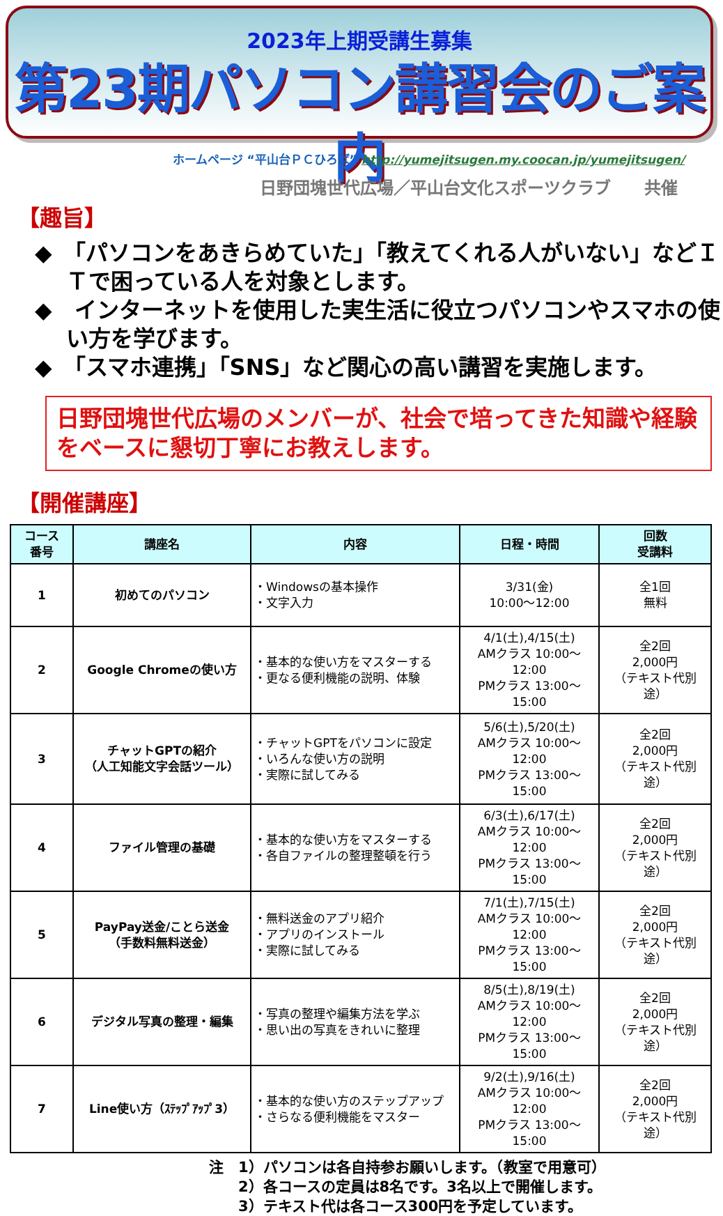2023年上期受講生募集
第23期パソコン講習会のご案内
ホームページ “平山台ＰＣひろば” http://yumejitsugen.my.coocan.jp/yumejitsugen/
日野団塊世代広場／平山台文化スポーツクラブ　　共催
【趣旨】
◆　「パソコンをあきらめていた」「教えてくれる人がいない」などＩＴで困っている人を対象とします。
◆　インターネットを使用した実生活に役立つパソコンやスマホの使い方を学びます。
◆　「スマホ連携」「SNS」など関心の高い講習を実施します。
日野団塊世代広場のメンバーが、社会で培ってきた知識や経験をベースに懇切丁寧にお教えします。
【開催講座】
| コース 番号 | 講座名 | 内容 | 日程・時間 | 回数 受講料 |
| --- | --- | --- | --- | --- |
| 1 | 初めてのパソコン | ・Windowsの基本操作 ・文字入力 | 3/31(金) 10:00～12:00 | 全1回 無料 |
| 2 | Google Chromeの使い方 | ・基本的な使い方をマスターする ・更なる便利機能の説明、体験 | 4/1(土),4/15(土) AMクラス 10:00～12:00 PMクラス 13:00～15:00 | 全2回 2,000円 （テキスト代別途） |
| 3 | チャットGPTの紹介 （人工知能文字会話ツール） | ・チャットGPTをパソコンに設定 ・いろんな使い方の説明 ・実際に試してみる | 5/6(土),5/20(土) AMクラス 10:00～12:00 PMクラス 13:00～15:00 | 全2回 2,000円 （テキスト代別途） |
| 4 | ファイル管理の基礎 | ・基本的な使い方をマスターする ・各自ファイルの整理整頓を行う | 6/3(土),6/17(土) AMクラス 10:00～12:00 PMクラス 13:00～15:00 | 全2回 2,000円 （テキスト代別途） |
| 5 | PayPay送金/ことら送金 （手数料無料送金） | ・無料送金のアプリ紹介 ・アプリのインストール ・実際に試してみる | 7/1(土),7/15(土) AMクラス 10:00～12:00 PMクラス 13:00～15:00 | 全2回 2,000円 （テキスト代別途） |
| 6 | デジタル写真の整理・編集 | ・写真の整理や編集方法を学ぶ ・思い出の写真をきれいに整理 | 8/5(土),8/19(土) AMクラス 10:00～12:00 PMクラス 13:00～15:00 | 全2回 2,000円 （テキスト代別途） |
| 7 | Line使い方（ｽﾃｯﾌﾟｱｯﾌﾟ3） | ・基本的な使い方のステップアップ ・さらなる便利機能をマスター | 9/2(土),9/16(土) AMクラス 10:00～12:00 PMクラス 13:00～15:00 | 全2回 2,000円 （テキスト代別途） |
注　1）パソコンは各自持参お願いします。（教室で用意可）
　　2）各コースの定員は8名です。3名以上で開催します。
　　3）テキスト代は各コース300円を予定しています。